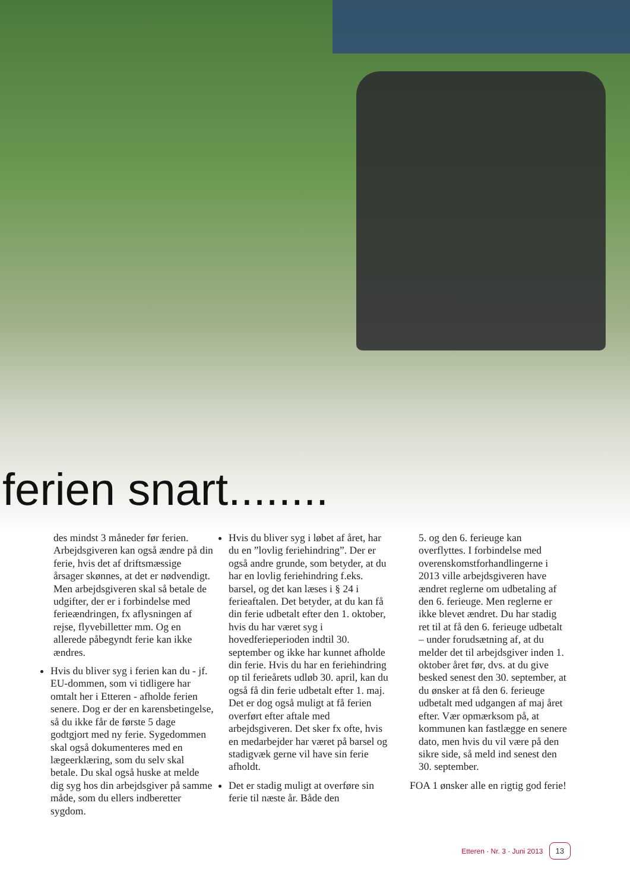ferien snart........
des mindst 3 måneder før ferien. Arbejdsgiveren kan også ændre på din ferie, hvis det af driftsmæssige årsager skønnes, at det er nødvendigt. Men arbejdsgiveren skal så betale de udgifter, der er i forbindelse med ferieændringen, fx aflysningen af rejse, flyvebilletter mm. Og en allerede påbegyndt ferie kan ikke ændres.
Hvis du bliver syg i ferien kan du - jf. EU-dommen, som vi tidligere har omtalt her i Etteren - afholde ferien senere. Dog er der en karensbetingelse, så du ikke får de første 5 dage godtgjort med ny ferie. Sygedommen skal også dokumenteres med en lægeerklæring, som du selv skal betale. Du skal også huske at melde dig syg hos din arbejdsgiver på samme måde, som du ellers indberetter sygdom.
Hvis du bliver syg i løbet af året, har du en ”lovlig feriehindring”. Der er også andre grunde, som betyder, at du har en lovlig feriehindring f.eks. barsel, og det kan læses i § 24 i ferieaftalen. Det betyder, at du kan få din ferie udbetalt efter den 1. oktober, hvis du har været syg i hovedferieperioden indtil 30. september og ikke har kunnet afholde din ferie. Hvis du har en feriehindring op til ferieårets udløb 30. april, kan du også få din ferie udbetalt efter 1. maj. Det er dog også muligt at få ferien overført efter aftale med arbejdsgiveren. Det sker fx ofte, hvis en medarbejder har været på barsel og stadigvæk gerne vil have sin ferie afholdt.
Det er stadig muligt at overføre sin ferie til næste år. Både den
5. og den 6. ferieuge kan overflyttes. I forbindelse med overenskomstforhandlingerne i 2013 ville arbejdsgiveren have ændret reglerne om udbetaling af den 6. ferieuge. Men reglerne er ikke blevet ændret. Du har stadig ret til at få den 6. ferieuge udbetalt – under forudsætning af, at du melder det til arbejdsgiver inden 1. oktober året før, dvs. at du give besked senest den 30. september, at du ønsker at få den 6. ferieuge udbetalt med udgangen af maj året efter. Vær opmærksom på, at kommunen kan fastlægge en senere dato, men hvis du vil være på den sikre side, så meld ind senest den 30. september.
FOA 1 ønsker alle en rigtig god ferie!
Etteren · Nr. 3 · Juni 2013 13